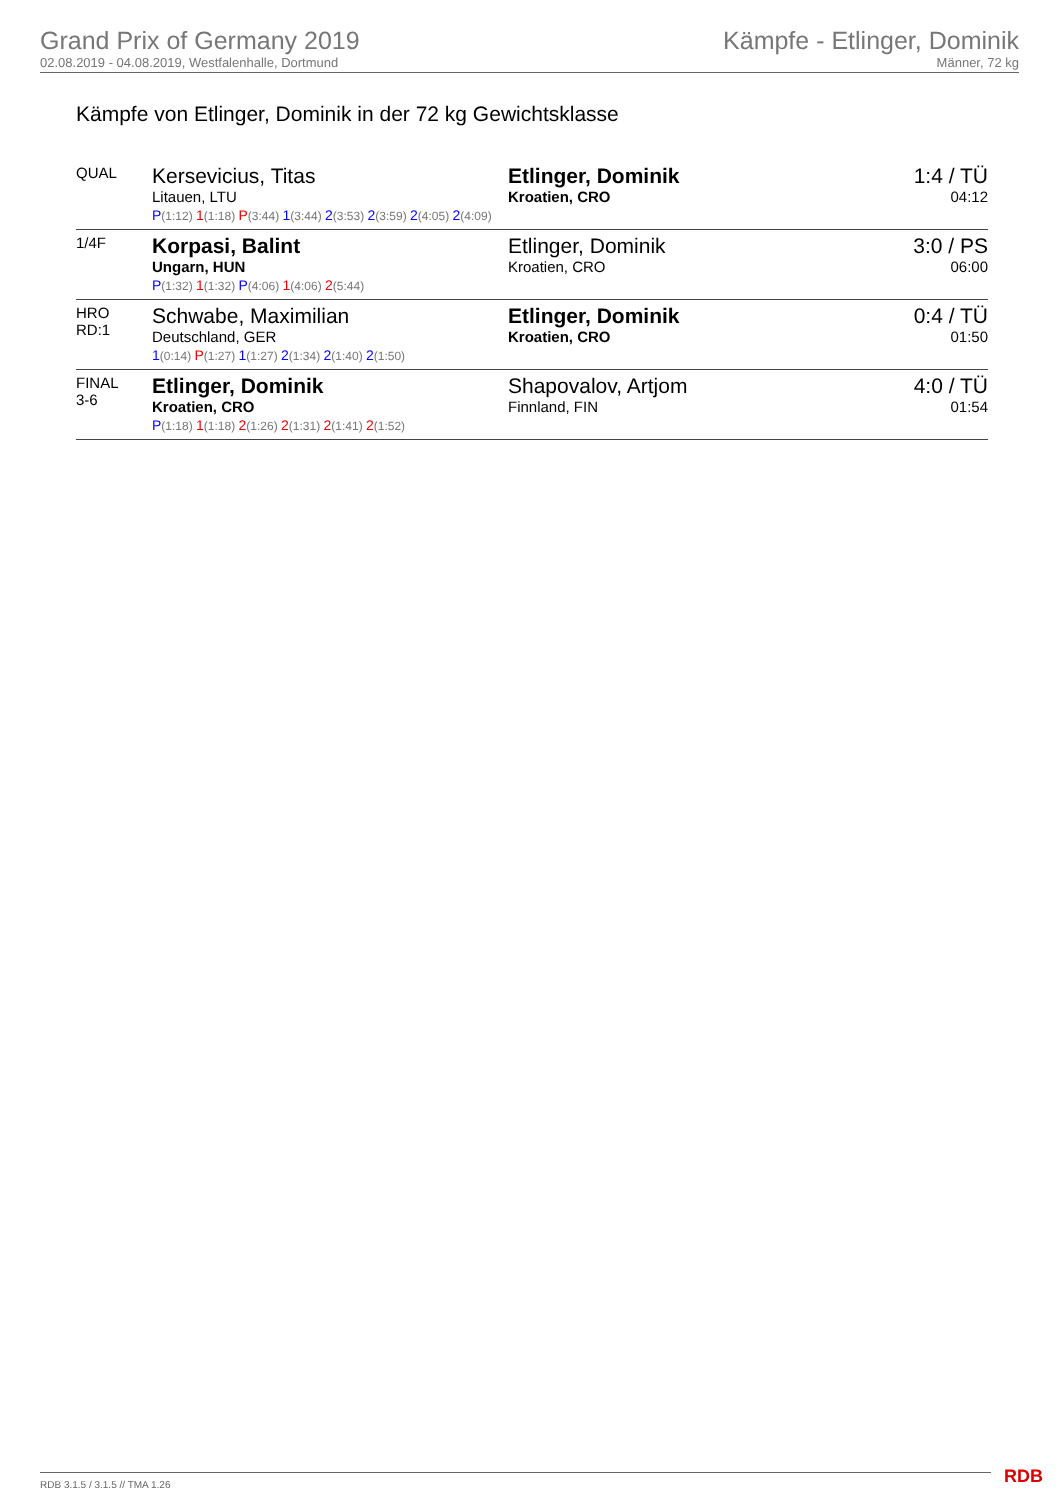Grand Prix of Germany 2019
02.08.2019 - 04.08.2019, Westfalenhalle, Dortmund
Kämpfe - Etlinger, Dominik
Männer, 72 kg
Kämpfe von Etlinger, Dominik in der 72 kg Gewichtsklasse
| QUAL | Kersevicius, Titas Litauen, LTU | Etlinger, Dominik Kroatien, CRO | 1:4 / TÜ 04:12 |
| | P (1:12) 1 (1:18) P (3:44) 1 (3:44) 2 (3:53) 2 (3:59) 2 (4:05) 2 (4:09) | | |
| 1/4F | Korpasi, Balint Ungarn, HUN | Etlinger, Dominik Kroatien, CRO | 3:0 / PS 06:00 |
| | P (1:32) 1 (1:32) P (4:06) 1 (4:06) 2 (5:44) | | |
| HRO RD:1 | Schwabe, Maximilian Deutschland, GER | Etlinger, Dominik Kroatien, CRO | 0:4 / TÜ 01:50 |
| | 1 (0:14) P (1:27) 1 (1:27) 2 (1:34) 2 (1:40) 2 (1:50) | | |
| FINAL 3-6 | Etlinger, Dominik Kroatien, CRO | Shapovalov, Artjom Finnland, FIN | 4:0 / TÜ 01:54 |
| | P (1:18) 1 (1:18) 2 (1:26) 2 (1:31) 2 (1:41) 2 (1:52) | | |
RDB 3.1.5 / 3.1.5 // TMA 1.26 RDB